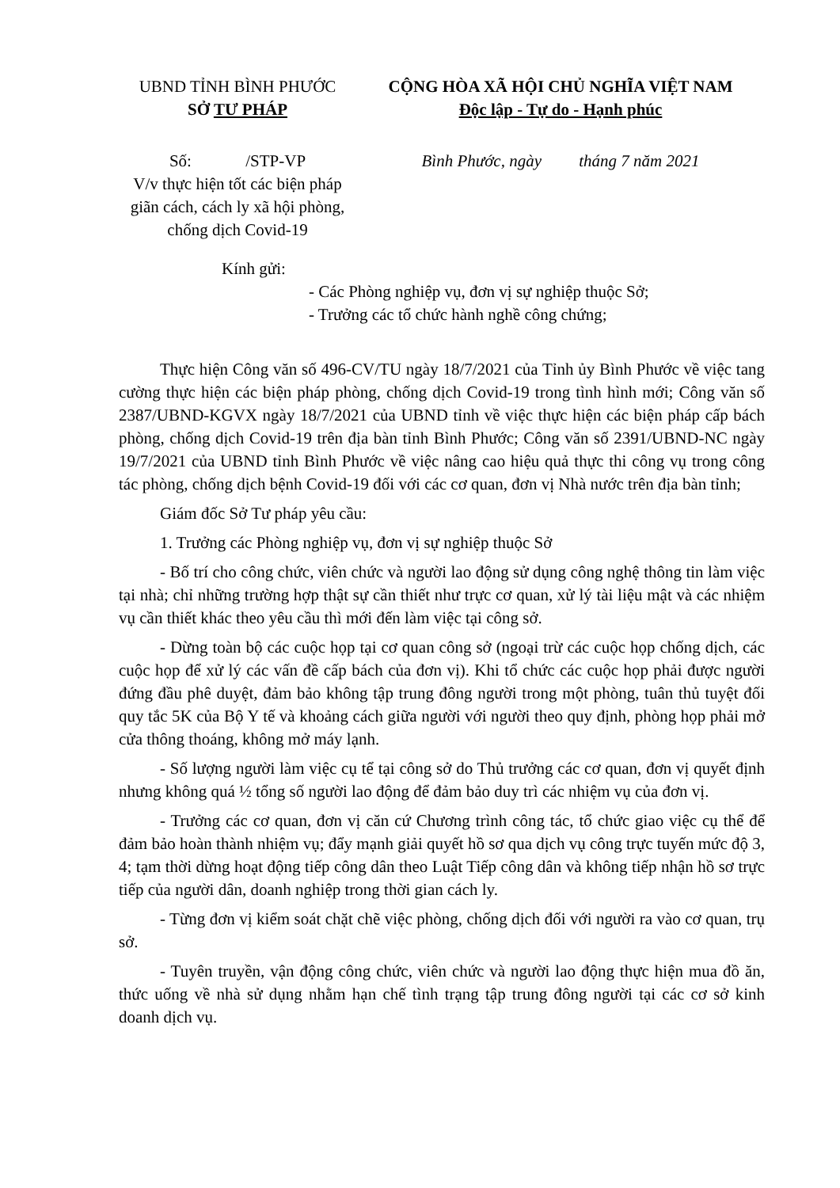UBND TỈNH BÌNH PHƯỚC
SỞ TƯ PHÁP
CỘNG HÒA XÃ HỘI CHỦ NGHĨA VIỆT NAM
Độc lập - Tự do - Hạnh phúc
Số: /STP-VP
V/v thực hiện tốt các biện pháp giãn cách, cách ly xã hội phòng, chống dịch Covid-19
Bình Phước, ngày tháng 7 năm 2021
Kính gửi:
- Các Phòng nghiệp vụ, đơn vị sự nghiệp thuộc Sở;
- Trưởng các tổ chức hành nghề công chứng;
Thực hiện Công văn số 496-CV/TU ngày 18/7/2021 của Tỉnh ủy Bình Phước về việc tang cường thực hiện các biện pháp phòng, chống dịch Covid-19 trong tình hình mới; Công văn số 2387/UBND-KGVX ngày 18/7/2021 của UBND tỉnh về việc thực hiện các biện pháp cấp bách phòng, chống dịch Covid-19 trên địa bàn tỉnh Bình Phước; Công văn số 2391/UBND-NC ngày 19/7/2021 của UBND tỉnh Bình Phước về việc nâng cao hiệu quả thực thi công vụ trong công tác phòng, chống dịch bệnh Covid-19 đối với các cơ quan, đơn vị Nhà nước trên địa bàn tỉnh;
Giám đốc Sở Tư pháp yêu cầu:
1. Trưởng các Phòng nghiệp vụ, đơn vị sự nghiệp thuộc Sở
- Bố trí cho công chức, viên chức và người lao động sử dụng công nghệ thông tin làm việc tại nhà; chỉ những trường hợp thật sự cần thiết như trực cơ quan, xử lý tài liệu mật và các nhiệm vụ cần thiết khác theo yêu cầu thì mới đến làm việc tại công sở.
- Dừng toàn bộ các cuộc họp tại cơ quan công sở (ngoại trừ các cuộc họp chống dịch, các cuộc họp để xử lý các vấn đề cấp bách của đơn vị). Khi tổ chức các cuộc họp phải được người đứng đầu phê duyệt, đảm bảo không tập trung đông người trong một phòng, tuân thủ tuyệt đối quy tắc 5K của Bộ Y tế và khoảng cách giữa người với người theo quy định, phòng họp phải mở cửa thông thoáng, không mở máy lạnh.
- Số lượng người làm việc cụ tể tại công sở do Thủ trưởng các cơ quan, đơn vị quyết định nhưng không quá ½ tổng số người lao động để đảm bảo duy trì các nhiệm vụ của đơn vị.
- Trưởng các cơ quan, đơn vị căn cứ Chương trình công tác, tổ chức giao việc cụ thể để đảm bảo hoàn thành nhiệm vụ; đẩy mạnh giải quyết hồ sơ qua dịch vụ công trực tuyến mức độ 3, 4; tạm thời dừng hoạt động tiếp công dân theo Luật Tiếp công dân và không tiếp nhận hồ sơ trực tiếp của người dân, doanh nghiệp trong thời gian cách ly.
- Từng đơn vị kiểm soát chặt chẽ việc phòng, chống dịch đối với người ra vào cơ quan, trụ sở.
- Tuyên truyền, vận động công chức, viên chức và người lao động thực hiện mua đồ ăn, thức uống về nhà sử dụng nhằm hạn chế tình trạng tập trung đông người tại các cơ sở kinh doanh dịch vụ.